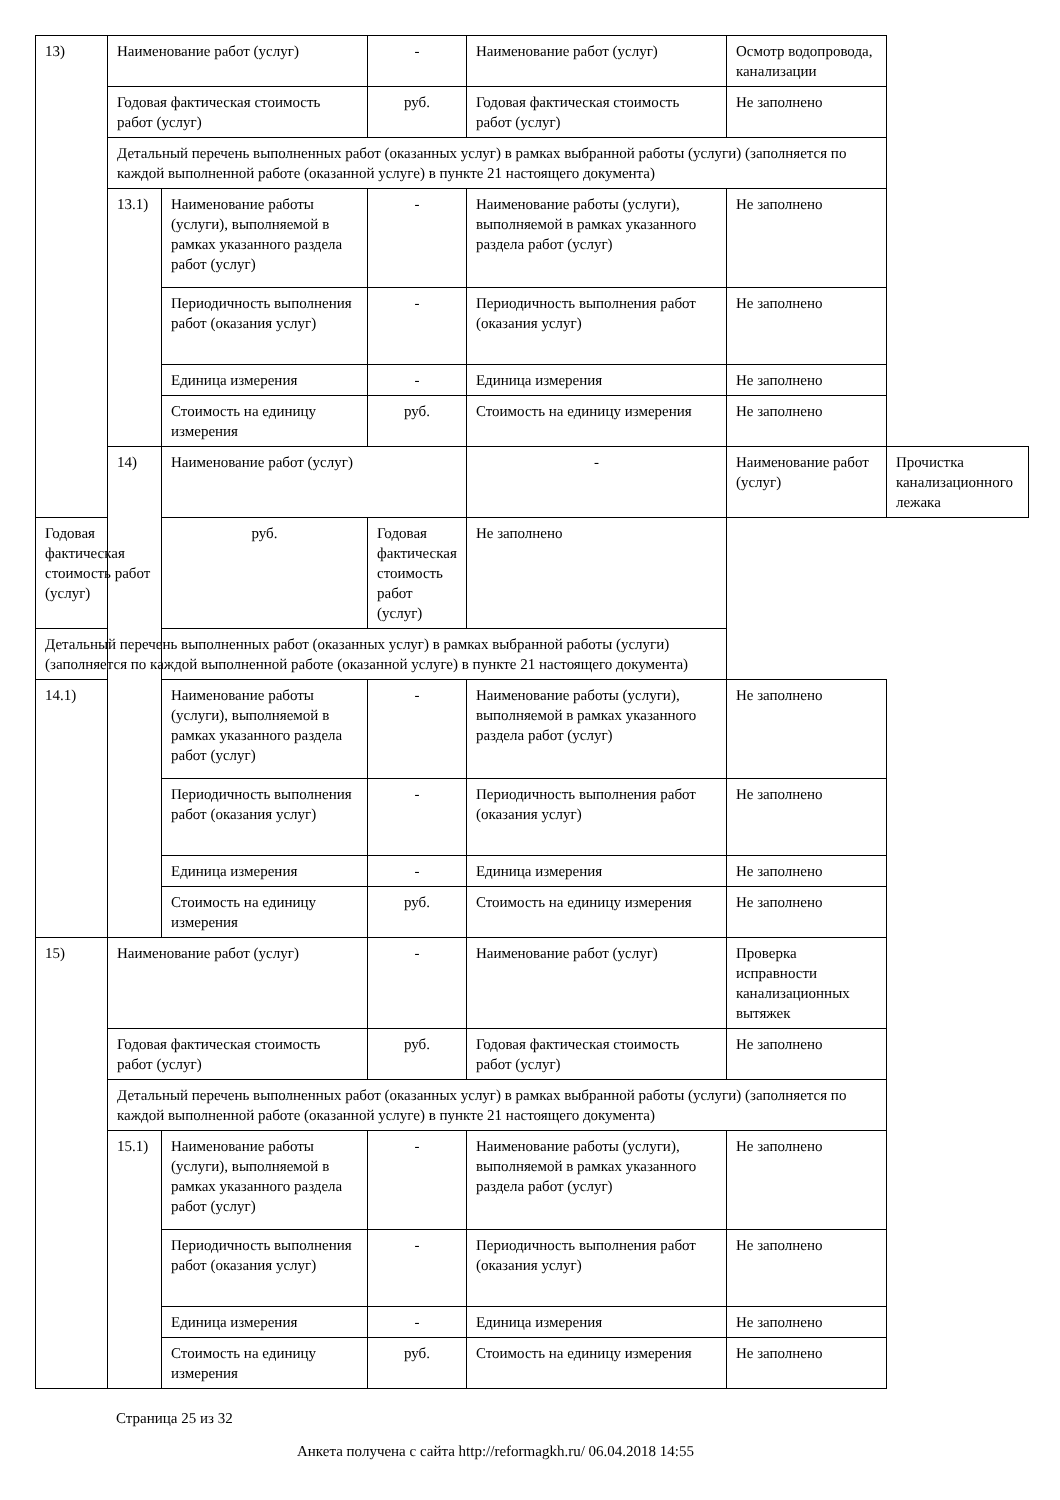| 13) | Наименование работ (услуг) | | - | Наименование работ (услуг) | Осмотр водопровода, канализации | |
| | Годовая фактическая стоимость работ (услуг) | | руб. | Годовая фактическая стоимость работ (услуг) | Не заполнено | |
| | Детальный перечень выполненных работ (оказанных услуг) в рамках выбранной работы (услуги) (заполняется по каждой выполненной работе (оказанной услуге) в пункте 21 настоящего документа) | | | | | |
| | 13.1) | Наименование работы (услуги), выполняемой в рамках указанного раздела работ (услуг) | - | Наименование работы (услуги), выполняемой в рамках указанного раздела работ (услуг) | Не заполнено | |
| | | Периодичность выполнения работ (оказания услуг) | - | Периодичность выполнения работ (оказания услуг) | Не заполнено | |
| | | Единица измерения | - | Единица измерения | Не заполнено | |
| | | Стоимость на единицу измерения | руб. | Стоимость на единицу измерения | Не заполнено | |
| | 14) | Наименование работ (услуг) | | - | Наименование работ (услуг) | Прочистка канализационного лежака |
| Годовая фактическая стоимость работ (услуг) | | руб. | Годовая фактическая стоимость работ (услуг) | Не заполнено | | |
| Детальный перечень выполненных работ (оказанных услуг) в рамках выбранной работы (услуги) (заполняется по каждой выполненной работе (оказанной услуге) в пункте 21 настоящего документа) | | | | | | |
| 14.1) | | Наименование работы (услуги), выполняемой в рамках указанного раздела работ (услуг) | - | Наименование работы (услуги), выполняемой в рамках указанного раздела работ (услуг) | Не заполнено | |
| | | Периодичность выполнения работ (оказания услуг) | - | Периодичность выполнения работ (оказания услуг) | Не заполнено | |
| | | Единица измерения | - | Единица измерения | Не заполнено | |
| | | Стоимость на единицу измерения | руб. | Стоимость на единицу измерения | Не заполнено | |
| 15) | Наименование работ (услуг) | | - | Наименование работ (услуг) | Проверка исправности канализационных вытяжек | |
| | Годовая фактическая стоимость работ (услуг) | | руб. | Годовая фактическая стоимость работ (услуг) | Не заполнено | |
| | Детальный перечень выполненных работ (оказанных услуг) в рамках выбранной работы (услуги) (заполняется по каждой выполненной работе (оказанной услуге) в пункте 21 настоящего документа) | | | | | |
| | 15.1) | Наименование работы (услуги), выполняемой в рамках указанного раздела работ (услуг) | - | Наименование работы (услуги), выполняемой в рамках указанного раздела работ (услуг) | Не заполнено | |
| | | Периодичность выполнения работ (оказания услуг) | - | Периодичность выполнения работ (оказания услуг) | Не заполнено | |
| | | Единица измерения | - | Единица измерения | Не заполнено | |
| | | Стоимость на единицу измерения | руб. | Стоимость на единицу измерения | Не заполнено | |
Страница 25 из 32
Анкета получена с сайта http://reformagkh.ru/ 06.04.2018 14:55